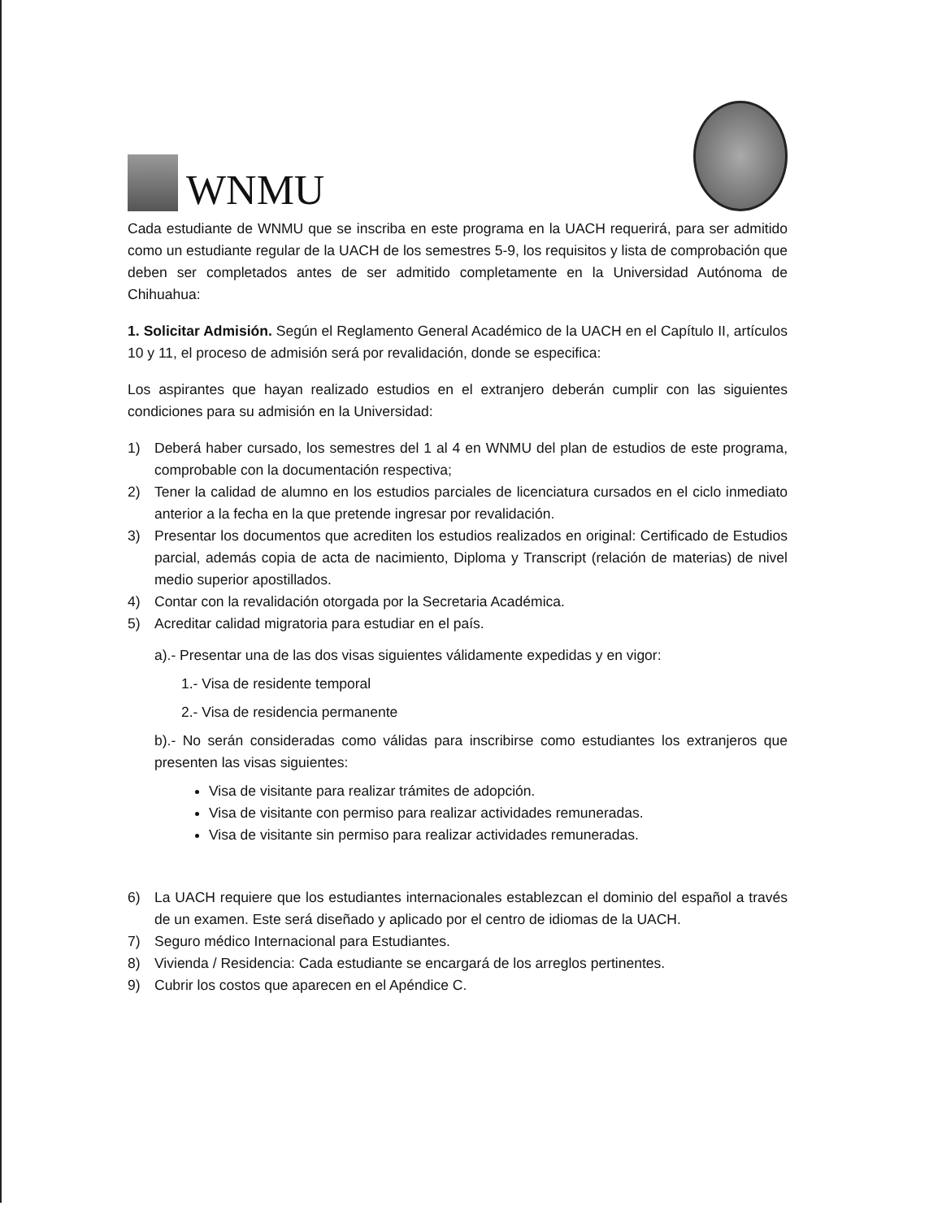WNMU
Cada estudiante de WNMU que se inscriba en este programa en la UACH requerirá, para ser admitido como un estudiante regular de la UACH de los semestres 5-9, los requisitos y lista de comprobación que deben ser completados antes de ser admitido completamente en la Universidad Autónoma de Chihuahua:
1. Solicitar Admisión. Según el Reglamento General Académico de la UACH en el Capítulo II, artículos 10 y 11, el proceso de admisión será por revalidación, donde se especifica:
Los aspirantes que hayan realizado estudios en el extranjero deberán cumplir con las siguientes condiciones para su admisión en la Universidad:
1) Deberá haber cursado, los semestres del 1 al 4 en WNMU del plan de estudios de este programa, comprobable con la documentación respectiva;
2) Tener la calidad de alumno en los estudios parciales de licenciatura cursados en el ciclo inmediato anterior a la fecha en la que pretende ingresar por revalidación.
3) Presentar los documentos que acrediten los estudios realizados en original: Certificado de Estudios parcial, además copia de acta de nacimiento, Diploma y Transcript (relación de materias) de nivel medio superior apostillados.
4) Contar con la revalidación otorgada por la Secretaria Académica.
5) Acreditar calidad migratoria para estudiar en el país.
a).- Presentar una de las dos visas siguientes válidamente expedidas y en vigor:
1.- Visa de residente temporal
2.- Visa de residencia permanente
b).- No serán consideradas como válidas para inscribirse como estudiantes los extranjeros que presenten las visas siguientes:
Visa de visitante para realizar trámites de adopción.
Visa de visitante con permiso para realizar actividades remuneradas.
Visa de visitante sin permiso para realizar actividades remuneradas.
6) La UACH requiere que los estudiantes internacionales establezcan el dominio del español a través de un examen. Este será diseñado y aplicado por el centro de idiomas de la UACH.
7) Seguro médico Internacional para Estudiantes.
8) Vivienda / Residencia: Cada estudiante se encargará de los arreglos pertinentes.
9) Cubrir los costos que aparecen en el Apéndice C.